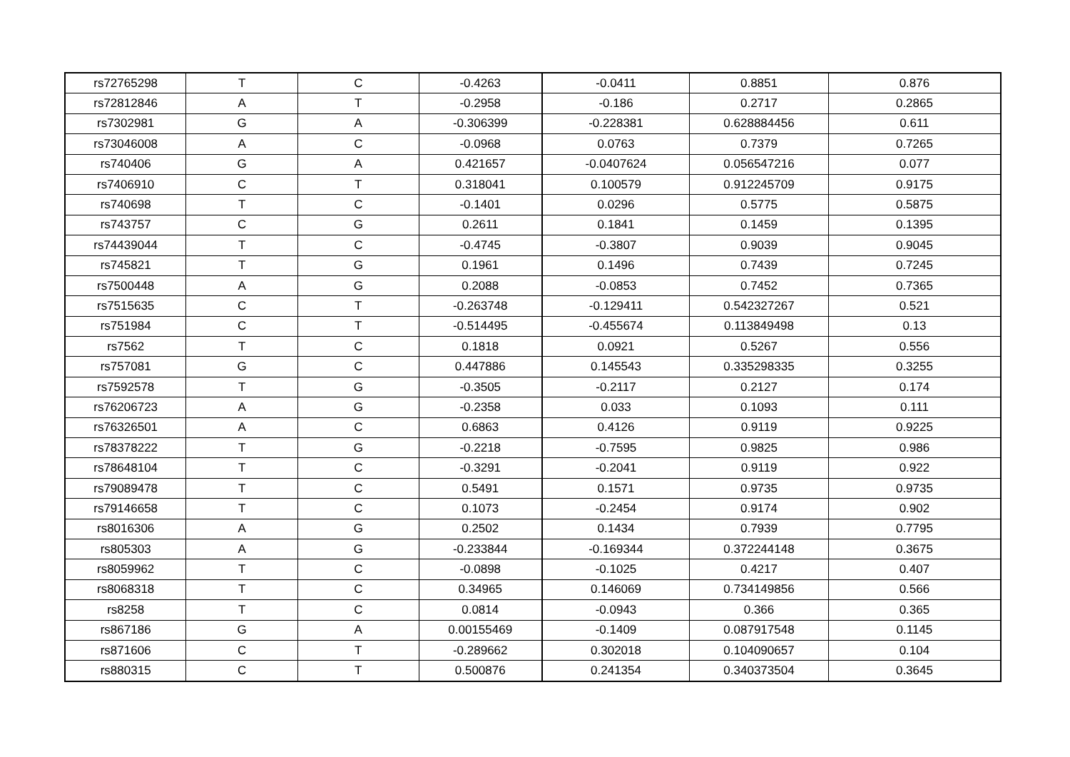| rs72765298 | T | C | -0.4263 | -0.0411 | 0.8851 | 0.876 |
| rs72812846 | A | T | -0.2958 | -0.186 | 0.2717 | 0.2865 |
| rs7302981 | G | A | -0.306399 | -0.228381 | 0.628884456 | 0.611 |
| rs73046008 | A | C | -0.0968 | 0.0763 | 0.7379 | 0.7265 |
| rs740406 | G | A | 0.421657 | -0.0407624 | 0.056547216 | 0.077 |
| rs7406910 | C | T | 0.318041 | 0.100579 | 0.912245709 | 0.9175 |
| rs740698 | T | C | -0.1401 | 0.0296 | 0.5775 | 0.5875 |
| rs743757 | C | G | 0.2611 | 0.1841 | 0.1459 | 0.1395 |
| rs74439044 | T | C | -0.4745 | -0.3807 | 0.9039 | 0.9045 |
| rs745821 | T | G | 0.1961 | 0.1496 | 0.7439 | 0.7245 |
| rs7500448 | A | G | 0.2088 | -0.0853 | 0.7452 | 0.7365 |
| rs7515635 | C | T | -0.263748 | -0.129411 | 0.542327267 | 0.521 |
| rs751984 | C | T | -0.514495 | -0.455674 | 0.113849498 | 0.13 |
| rs7562 | T | C | 0.1818 | 0.0921 | 0.5267 | 0.556 |
| rs757081 | G | C | 0.447886 | 0.145543 | 0.335298335 | 0.3255 |
| rs7592578 | T | G | -0.3505 | -0.2117 | 0.2127 | 0.174 |
| rs76206723 | A | G | -0.2358 | 0.033 | 0.1093 | 0.111 |
| rs76326501 | A | C | 0.6863 | 0.4126 | 0.9119 | 0.9225 |
| rs78378222 | T | G | -0.2218 | -0.7595 | 0.9825 | 0.986 |
| rs78648104 | T | C | -0.3291 | -0.2041 | 0.9119 | 0.922 |
| rs79089478 | T | C | 0.5491 | 0.1571 | 0.9735 | 0.9735 |
| rs79146658 | T | C | 0.1073 | -0.2454 | 0.9174 | 0.902 |
| rs8016306 | A | G | 0.2502 | 0.1434 | 0.7939 | 0.7795 |
| rs805303 | A | G | -0.233844 | -0.169344 | 0.372244148 | 0.3675 |
| rs8059962 | T | C | -0.0898 | -0.1025 | 0.4217 | 0.407 |
| rs8068318 | T | C | 0.34965 | 0.146069 | 0.734149856 | 0.566 |
| rs8258 | T | C | 0.0814 | -0.0943 | 0.366 | 0.365 |
| rs867186 | G | A | 0.00155469 | -0.1409 | 0.087917548 | 0.1145 |
| rs871606 | C | T | -0.289662 | 0.302018 | 0.104090657 | 0.104 |
| rs880315 | C | T | 0.500876 | 0.241354 | 0.340373504 | 0.3645 |